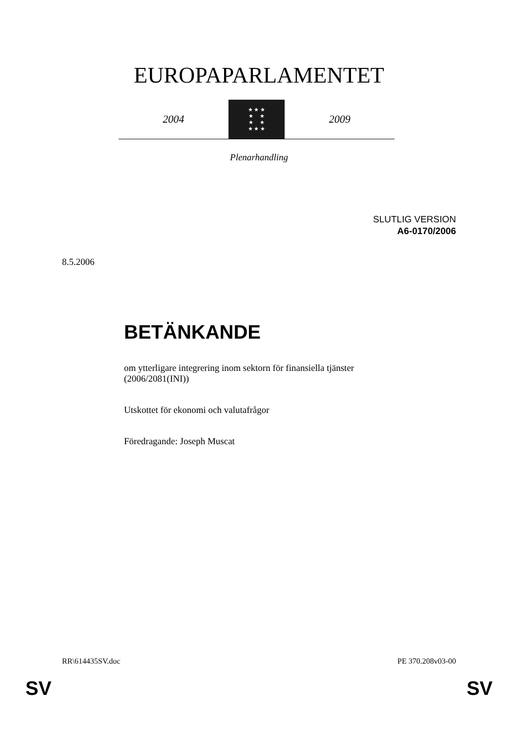EUROPAPARLAMENTET
2004
★ ★ ★
★ ★
★ ★
★ ★ ★
2009
Plenarhandling
SLUTLIG VERSION
A6-0170/2006
8.5.2006
BETÄNKANDE
om ytterligare integrering inom sektorn för finansiella tjänster
(2006/2081(INI))
Utskottet för ekonomi och valutafrågor
Föredragande: Joseph Muscat
RR\614435SV.doc PE 370.208v03-00
SV SV